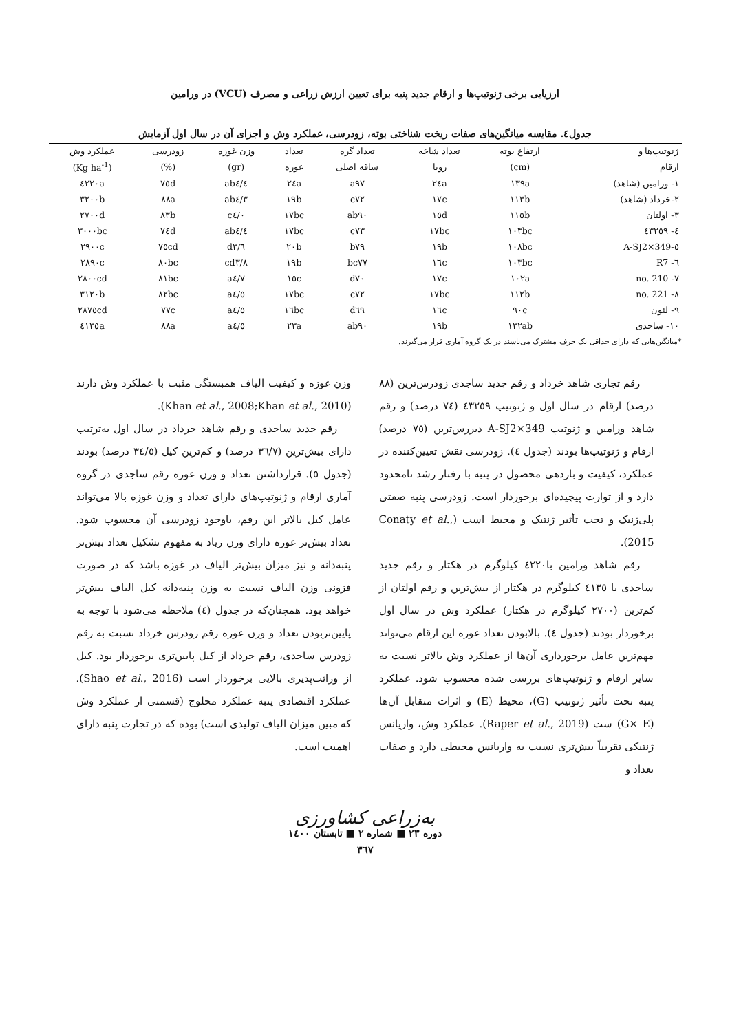ارزیابی برخی ژنوتیپ‌ها و ارقام جدید پنبه برای تعیین ارزش زراعی و مصرف (VCU) در ورامین
جدول٤. مقایسه میانگین‌های صفات ریخت شناختی بوته، زودرسی، عملکرد وش و اجزای آن در سال اول آزمایش
| ژنوتیپ‌ها و | ارتفاع بوته | تعداد شاخه | تعداد گره | تعداد | وزن غوزه | زودرسی | عملکرد وش |
| --- | --- | --- | --- | --- | --- | --- | --- |
| ارقام | (cm) | رویا | ساقه اصلی | غوزه | (gr) | (%) | (Kg ha<sup>-1</sup>) |
| ١- ورامین (شاهد) | ١٣٩a | ٢٤a | a٩٧ | ٢٤a | ab٤/٤ | ٧٥d | ٤٢٢٠a |
| ٢-خرداد (شاهد) | ١١٣b | ١٧c | c٧٢ | ١٩b | ab٤/٣ | ٨٨a | ٣٢٠٠b |
| ٣- اولتان | ١١٥b | ١٥d | ab٩٠ | ١٧bc | c٤/٠ | ٨٣b | ٢٧٠٠d |
| ٤- ٤٣٢٥٩ | ١٠٣bc | ١٧bc | c٧٣ | ١٧bc | ab٤/٤ | ٧٤d | ٣٠٠٠bc |
| ٥-A-SJ2×349 | ١٠٨bc | ١٩b | b٧٩ | ٢٠b | d٣/٦ | ٧٥cd | ٢٩٠٠c |
| ٦- R7 | ١٠٣bc | ١٦c | bc٧٧ | ١٩b | cd٣/٨ | ٨٠bc | ٢٨٩٠c |
| ٧- no. 210 | ١٠٢a | ١٧c | d٧٠ | ١٥c | a٤/٧ | ٨١bc | ٢٨٠٠cd |
| ٨- no. 221 | ١١٢b | ١٧bc | c٧٢ | ١٧bc | a٤/٥ | ٨٢bc | ٣١٢٠b |
| ٩- لئون | ٩٠c | ١٦c | d٦٩ | ١٦bc | a٤/٥ | ٧٧c | ٢٨٧٥cd |
| ١٠- ساجدی | ١٣٢ab | ١٩b | ab٩٠ | ٢٣a | a٤/٥ | ٨٨a | ٤١٣٥a |
*میانگین‌هایی که دارای حداقل یک حرف مشترک می‌باشند در یک گروه آماری قرار می‌گیرند.
رقم تجاری شاهد خرداد و رقم جدید ساجدی زودرس‌ترین (٨٨ درصد) ارقام در سال اول و ژنوتیپ ٤٣٢٥٩ (٧٤ درصد) و رقم شاهد ورامین و ژنوتیپ A-SJ2×349 دیررس‌ترین (٧٥ درصد) ارقام و ژنوتیپ‌ها بودند (جدول ٤). زودرسی نقش تعیین‌کننده در عملکرد، کیفیت و بازدهی محصول در پنبه با رفتار رشد نامحدود دارد و از توارث پیچیده‌ای برخوردار است. زودرسی پنبه صفتی پلی‌ژنیک و تحت تأثیر ژنتیک و محیط است (Conaty et al., 2015).
رقم شاهد ورامین با٤٢٢٠ کیلوگرم در هکتار و رقم جدید ساجدی با ٤١٣٥ کیلوگرم در هکتار از بیش‌ترین و رقم اولتان از کم‌ترین (٢٧٠٠ کیلوگرم در هکتار) عملکرد وش در سال اول برخوردار بودند (جدول ٤). بالابودن تعداد غوزه این ارقام می‌تواند مهم‌ترین عامل برخورداری آن‌ها از عملکرد وش بالاتر نسبت به سایر ارقام و ژنوتیپ‌های بررسی شده محسوب شود. عملکرد پنبه تحت تأثیر ژنوتیپ (G)، محیط (E) و اثرات متقابل آن‌ها (G× E) ست (Raper et al., 2019). عملکرد وش، واریانس ژنتیکی تقریباً بیش‌تری نسبت به واریانس محیطی دارد و صفات تعداد و
وزن غوزه و کیفیت الیاف همبستگی مثبت با عملکرد وش دارند (Khan et al., 2008;Khan et al., 2010).
رقم جدید ساجدی و رقم شاهد خرداد در سال اول به‌ترتیب دارای بیش‌ترین (٣٦/٧ درصد) و کم‌ترین کیل (٣٤/٥ درصد) بودند (جدول ٥). قرارداشتن تعداد و وزن غوزه رقم ساجدی در گروه آماری ارقام و ژنوتیپ‌های دارای تعداد و وزن غوزه بالا می‌تواند عامل کیل بالاتر این رقم، باوجود زودرسی آن محسوب شود. تعداد بیش‌تر غوزه دارای وزن زیاد به مفهوم تشکیل تعداد بیش‌تر پنبه‌دانه و نیز میزان بیش‌تر الیاف در غوزه باشد که در صورت فزونی وزن الیاف نسبت به وزن پنبه‌دانه کیل الیاف بیش‌تر خواهد بود. همچنان‌که در جدول (٤) ملاحظه می‌شود با توجه به پایین‌تربودن تعداد و وزن غوزه رقم زودرس خرداد نسبت به رقم زودرس ساجدی، رقم خرداد از کیل پایین‌تری برخوردار بود. کیل از وراثت‌پذیری بالایی برخوردار است (Shao et al., 2016). عملکرد اقتصادی پنبه عملکرد محلوج (قسمتی از عملکرد وش که مبین میزان الیاف تولیدی است) بوده که در تجارت پنبه دارای اهمیت است.
به‌زراعی کشاورزی
دوره ٢٣ ■ شماره ٢ ■ تابستان ١٤٠٠
٣٦٧